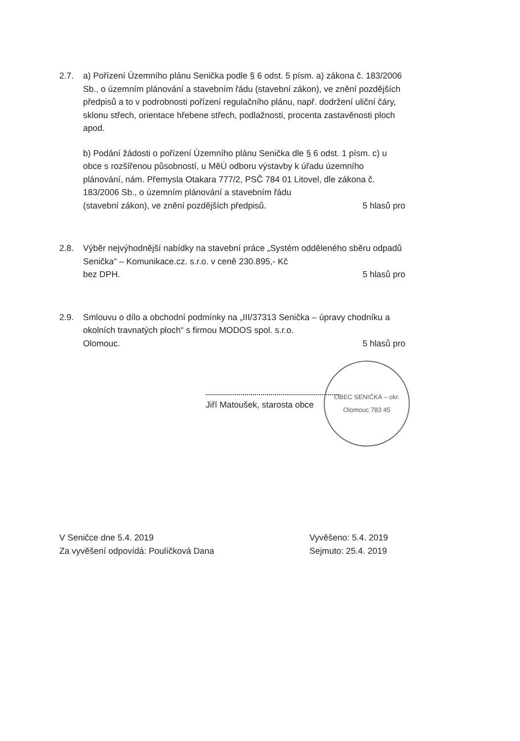2.7. a) Pořízení Územního plánu Senička podle § 6 odst. 5 písm. a) zákona č. 183/2006 Sb., o územním plánování a stavebním řádu (stavební zákon), ve znění pozdějších předpisů a to v podrobnosti pořízení regulačního plánu, např. dodržení uliční čáry, sklonu střech, orientace hřebene střech, podlažnosti, procenta zastavěnosti ploch apod.
b) Podání žádosti o pořízení Územního plánu Senička dle § 6 odst. 1 písm. c) u obce s rozšířenou působností, u MěÚ odboru výstavby k úřadu územního plánování, nám. Přemysla Otakara 777/2, PSČ 784 01 Litovel, dle zákona č. 183/2006 Sb., o územním plánování a stavebním řádu
(stavební zákon), ve znění pozdějších předpisů. 5 hlasů pro
2.8. Výběr nejvýhodnější nabídky na stavební práce „Systém odděleného sběru odpadů Senička“ – Komunikace.cz. s.r.o. v ceně 230.895,- Kč
bez DPH. 5 hlasů pro
2.9. Smlouvu o dílo a obchodní podmínky na „III/37313 Senička – úpravy chodníku a okolních travnatých ploch“ s firmou MODOS spol. s.r.o.
Olomouc. 5 hlasů pro
Jiří Matoušek, starosta obce
OBEC SENIČKA – okr. Olomouc 783 45
V Seničce dne 5.4. 2019
Za vyvěšení odpovídá: Poulíčková Dana
Vyvěšeno: 5.4. 2019
Sejmuto: 25.4. 2019